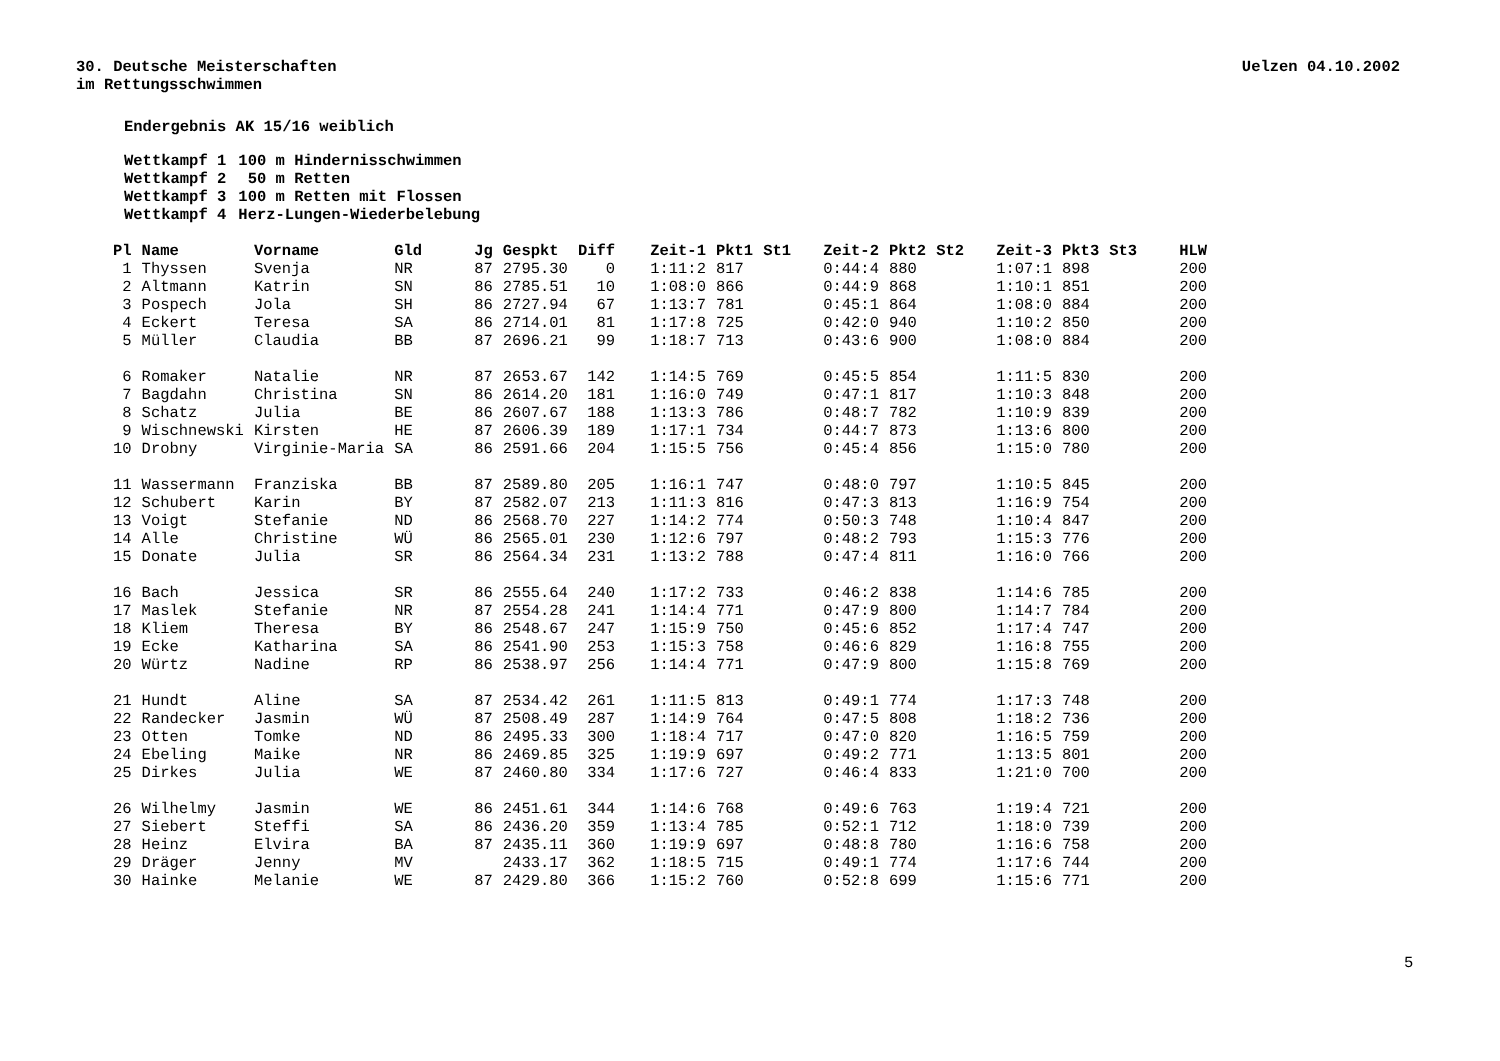30. Deutsche Meisterschaften
im Rettungsschwimmen
Uelzen 04.10.2002
Endergebnis AK 15/16 weiblich
| Wettkampf 1 | 100 m Hindernisschwimmen |
| Wettkampf 2 | 50 m Retten |
| Wettkampf 3 | 100 m Retten mit Flossen |
| Wettkampf 4 | Herz-Lungen-Wiederbelebung |
| Pl | Name | Vorname | Gld | Jg | Gespkt | Diff | Zeit-1 | Pkt1 | St1 | Zeit-2 | Pkt2 | St2 | Zeit-3 | Pkt3 | St3 | HLW |
| --- | --- | --- | --- | --- | --- | --- | --- | --- | --- | --- | --- | --- | --- | --- | --- | --- |
| 1 | Thyssen | Svenja | NR | 87 | 2795.30 | 0 | 1:11:2 | 817 | | 0:44:4 | 880 | | 1:07:1 | 898 | | 200 |
| 2 | Altmann | Katrin | SN | 86 | 2785.51 | 10 | 1:08:0 | 866 | | 0:44:9 | 868 | | 1:10:1 | 851 | | 200 |
| 3 | Pospech | Jola | SH | 86 | 2727.94 | 67 | 1:13:7 | 781 | | 0:45:1 | 864 | | 1:08:0 | 884 | | 200 |
| 4 | Eckert | Teresa | SA | 86 | 2714.01 | 81 | 1:17:8 | 725 | | 0:42:0 | 940 | | 1:10:2 | 850 | | 200 |
| 5 | Müller | Claudia | BB | 87 | 2696.21 | 99 | 1:18:7 | 713 | | 0:43:6 | 900 | | 1:08:0 | 884 | | 200 |
| 6 | Romaker | Natalie | NR | 87 | 2653.67 | 142 | 1:14:5 | 769 | | 0:45:5 | 854 | | 1:11:5 | 830 | | 200 |
| 7 | Bagdahn | Christina | SN | 86 | 2614.20 | 181 | 1:16:0 | 749 | | 0:47:1 | 817 | | 1:10:3 | 848 | | 200 |
| 8 | Schatz | Julia | BE | 86 | 2607.67 | 188 | 1:13:3 | 786 | | 0:48:7 | 782 | | 1:10:9 | 839 | | 200 |
| 9 | Wischnewski | Kirsten | HE | 87 | 2606.39 | 189 | 1:17:1 | 734 | | 0:44:7 | 873 | | 1:13:6 | 800 | | 200 |
| 10 | Drobny | Virginie-Maria | SA | 86 | 2591.66 | 204 | 1:15:5 | 756 | | 0:45:4 | 856 | | 1:15:0 | 780 | | 200 |
| 11 | Wassermann | Franziska | BB | 87 | 2589.80 | 205 | 1:16:1 | 747 | | 0:48:0 | 797 | | 1:10:5 | 845 | | 200 |
| 12 | Schubert | Karin | BY | 87 | 2582.07 | 213 | 1:11:3 | 816 | | 0:47:3 | 813 | | 1:16:9 | 754 | | 200 |
| 13 | Voigt | Stefanie | ND | 86 | 2568.70 | 227 | 1:14:2 | 774 | | 0:50:3 | 748 | | 1:10:4 | 847 | | 200 |
| 14 | Alle | Christine | WÜ | 86 | 2565.01 | 230 | 1:12:6 | 797 | | 0:48:2 | 793 | | 1:15:3 | 776 | | 200 |
| 15 | Donate | Julia | SR | 86 | 2564.34 | 231 | 1:13:2 | 788 | | 0:47:4 | 811 | | 1:16:0 | 766 | | 200 |
| 16 | Bach | Jessica | SR | 86 | 2555.64 | 240 | 1:17:2 | 733 | | 0:46:2 | 838 | | 1:14:6 | 785 | | 200 |
| 17 | Maslek | Stefanie | NR | 87 | 2554.28 | 241 | 1:14:4 | 771 | | 0:47:9 | 800 | | 1:14:7 | 784 | | 200 |
| 18 | Kliem | Theresa | BY | 86 | 2548.67 | 247 | 1:15:9 | 750 | | 0:45:6 | 852 | | 1:17:4 | 747 | | 200 |
| 19 | Ecke | Katharina | SA | 86 | 2541.90 | 253 | 1:15:3 | 758 | | 0:46:6 | 829 | | 1:16:8 | 755 | | 200 |
| 20 | Würtz | Nadine | RP | 86 | 2538.97 | 256 | 1:14:4 | 771 | | 0:47:9 | 800 | | 1:15:8 | 769 | | 200 |
| 21 | Hundt | Aline | SA | 87 | 2534.42 | 261 | 1:11:5 | 813 | | 0:49:1 | 774 | | 1:17:3 | 748 | | 200 |
| 22 | Randecker | Jasmin | WÜ | 87 | 2508.49 | 287 | 1:14:9 | 764 | | 0:47:5 | 808 | | 1:18:2 | 736 | | 200 |
| 23 | Otten | Tomke | ND | 86 | 2495.33 | 300 | 1:18:4 | 717 | | 0:47:0 | 820 | | 1:16:5 | 759 | | 200 |
| 24 | Ebeling | Maike | NR | 86 | 2469.85 | 325 | 1:19:9 | 697 | | 0:49:2 | 771 | | 1:13:5 | 801 | | 200 |
| 25 | Dirkes | Julia | WE | 87 | 2460.80 | 334 | 1:17:6 | 727 | | 0:46:4 | 833 | | 1:21:0 | 700 | | 200 |
| 26 | Wilhelmy | Jasmin | WE | 86 | 2451.61 | 344 | 1:14:6 | 768 | | 0:49:6 | 763 | | 1:19:4 | 721 | | 200 |
| 27 | Siebert | Steffi | SA | 86 | 2436.20 | 359 | 1:13:4 | 785 | | 0:52:1 | 712 | | 1:18:0 | 739 | | 200 |
| 28 | Heinz | Elvira | BA | 87 | 2435.11 | 360 | 1:19:9 | 697 | | 0:48:8 | 780 | | 1:16:6 | 758 | | 200 |
| 29 | Dräger | Jenny | MV | | 2433.17 | 362 | 1:18:5 | 715 | | 0:49:1 | 774 | | 1:17:6 | 744 | | 200 |
| 30 | Hainke | Melanie | WE | 87 | 2429.80 | 366 | 1:15:2 | 760 | | 0:52:8 | 699 | | 1:15:6 | 771 | | 200 |
5